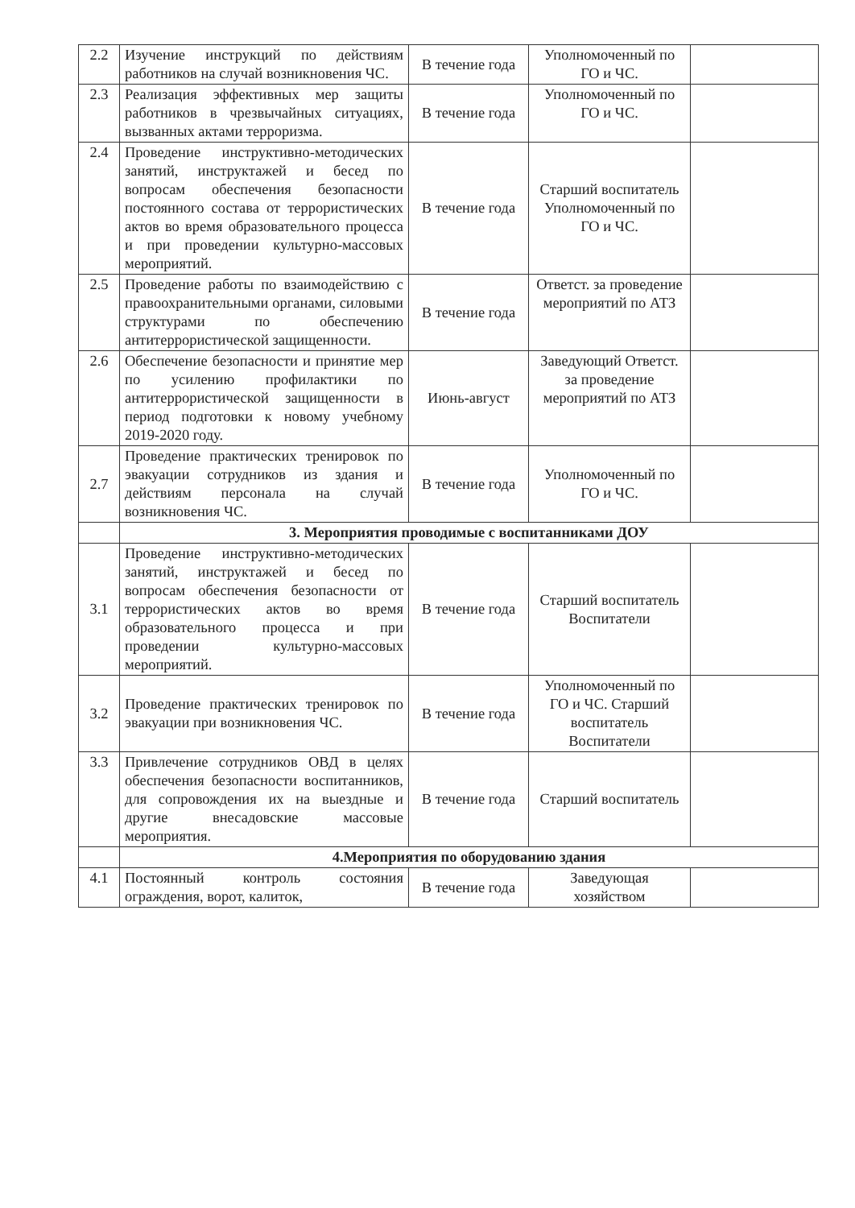| 2.2 | Изучение инструкций по действиям работников на случай возникновения ЧС. | В течение года | Уполномоченный по ГО и ЧС. | |
| 2.3 | Реализация эффективных мер защиты работников в чрезвычайных ситуациях, вызванных актами терроризма. | В течение года | Уполномоченный по ГО и ЧС. | |
| 2.4 | Проведение инструктивно-методических занятий, инструктажей и бесед по вопросам обеспечения безопасности постоянного состава от террористических актов во время образовательного процесса и при проведении культурно-массовых мероприятий. | В течение года | Старший воспитатель Уполномоченный по ГО и ЧС. | |
| 2.5 | Проведение работы по взаимодействию с правоохранительными органами, силовыми структурами по обеспечению антитеррористической защищенности. | В течение года | Ответст. за проведение мероприятий по АТЗ | |
| 2.6 | Обеспечение безопасности и принятие мер по усилению профилактики по антитеррористической защищенности в период подготовки к новому учебному 2019-2020 году. | Июнь-август | Заведующий Ответст. за проведение мероприятий по АТЗ | |
| 2.7 | Проведение практических тренировок по эвакуации сотрудников из здания и действиям персонала на случай возникновения ЧС. | В течение года | Уполномоченный по ГО и ЧС. | |
| | 3. Мероприятия проводимые с воспитанниками ДОУ | | | |
| 3.1 | Проведение инструктивно-методических занятий, инструктажей и бесед по вопросам обеспечения безопасности от террористических актов во время образовательного процесса и при проведении культурно-массовых мероприятий. | В течение года | Старший воспитатель Воспитатели | |
| 3.2 | Проведение практических тренировок по эвакуации при возникновения ЧС. | В течение года | Уполномоченный по ГО и ЧС. Старший воспитатель Воспитатели | |
| 3.3 | Привлечение сотрудников ОВД в целях обеспечения безопасности воспитанников, для сопровождения их на выездные и другие внесадовские массовые мероприятия. | В течение года | Старший воспитатель | |
| | 4.Мероприятия по оборудованию здания | | | |
| 4.1 | Постоянный контроль состояния ограждения, ворот, калиток, | В течение года | Заведующая хозяйством | |